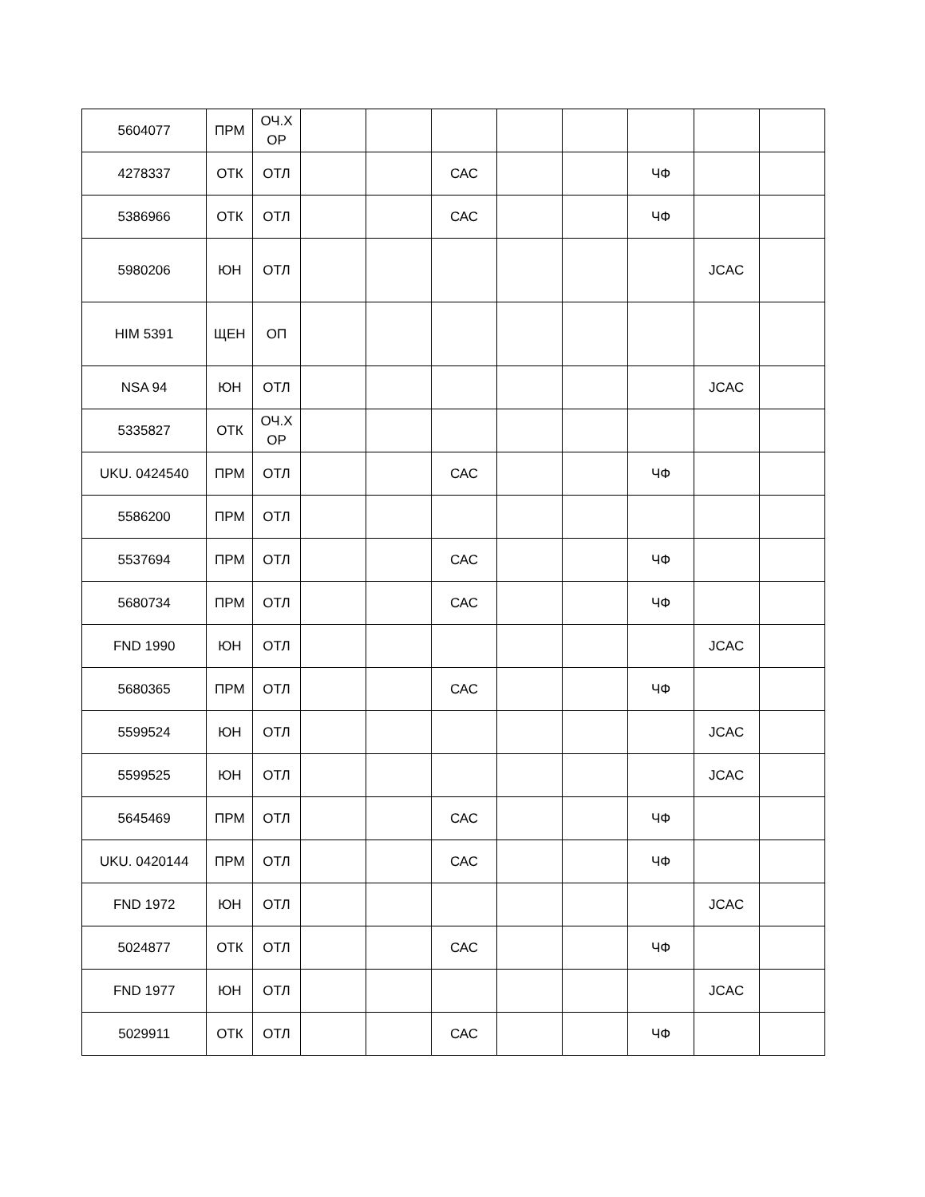| 5604077 | ПРМ | ОЧ.Х ОР | | | | | | | | |
| 4278337 | ОТК | ОТЛ | | | САС | | | ЧФ | | |
| 5386966 | ОТК | ОТЛ | | | САС | | | ЧФ | | |
| 5980206 | ЮН | ОТЛ | | | | | | | JCAC | |
| HIM 5391 | ЩЕН | ОП | | | | | | | | |
| NSA 94 | ЮН | ОТЛ | | | | | | | JCAC | |
| 5335827 | ОТК | ОЧ.Х ОР | | | | | | | | |
| UKU. 0424540 | ПРМ | ОТЛ | | | САС | | | ЧФ | | |
| 5586200 | ПРМ | ОТЛ | | | | | | | | |
| 5537694 | ПРМ | ОТЛ | | | САС | | | ЧФ | | |
| 5680734 | ПРМ | ОТЛ | | | САС | | | ЧФ | | |
| FND 1990 | ЮН | ОТЛ | | | | | | | JCAC | |
| 5680365 | ПРМ | ОТЛ | | | САС | | | ЧФ | | |
| 5599524 | ЮН | ОТЛ | | | | | | | JCAC | |
| 5599525 | ЮН | ОТЛ | | | | | | | JCAC | |
| 5645469 | ПРМ | ОТЛ | | | САС | | | ЧФ | | |
| UKU. 0420144 | ПРМ | ОТЛ | | | САС | | | ЧФ | | |
| FND 1972 | ЮН | ОТЛ | | | | | | | JCAC | |
| 5024877 | ОТК | ОТЛ | | | САС | | | ЧФ | | |
| FND 1977 | ЮН | ОТЛ | | | | | | | JCAC | |
| 5029911 | ОТК | ОТЛ | | | САС | | | ЧФ | | |